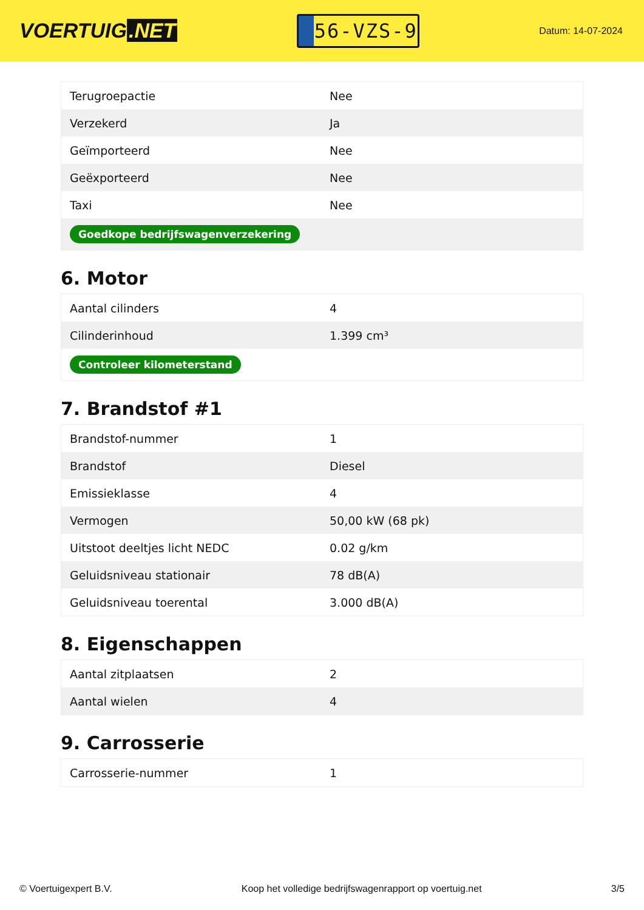VOERTUIG.NET
56-VZS-9
Datum: 14-07-2024
| Terugroepactie | Nee |
| Verzekerd | Ja |
| Geïmporteerd | Nee |
| Geëxporteerd | Nee |
| Taxi | Nee |
| Goedkope bedrijfswagenverzekering | |
6. Motor
| Aantal cilinders | 4 |
| Cilinderinhoud | 1.399 cm³ |
| Controleer kilometerstand | |
7. Brandstof #1
| Brandstof-nummer | 1 |
| Brandstof | Diesel |
| Emissieklasse | 4 |
| Vermogen | 50,00 kW (68 pk) |
| Uitstoot deeltjes licht NEDC | 0.02 g/km |
| Geluidsniveau stationair | 78 dB(A) |
| Geluidsniveau toerental | 3.000 dB(A) |
8. Eigenschappen
| Aantal zitplaatsen | 2 |
| Aantal wielen | 4 |
9. Carrosserie
| Carrosserie-nummer | 1 |
© Voertuigexpert B.V. Koop het volledige bedrijfswagenrapport op voertuig.net 3/5